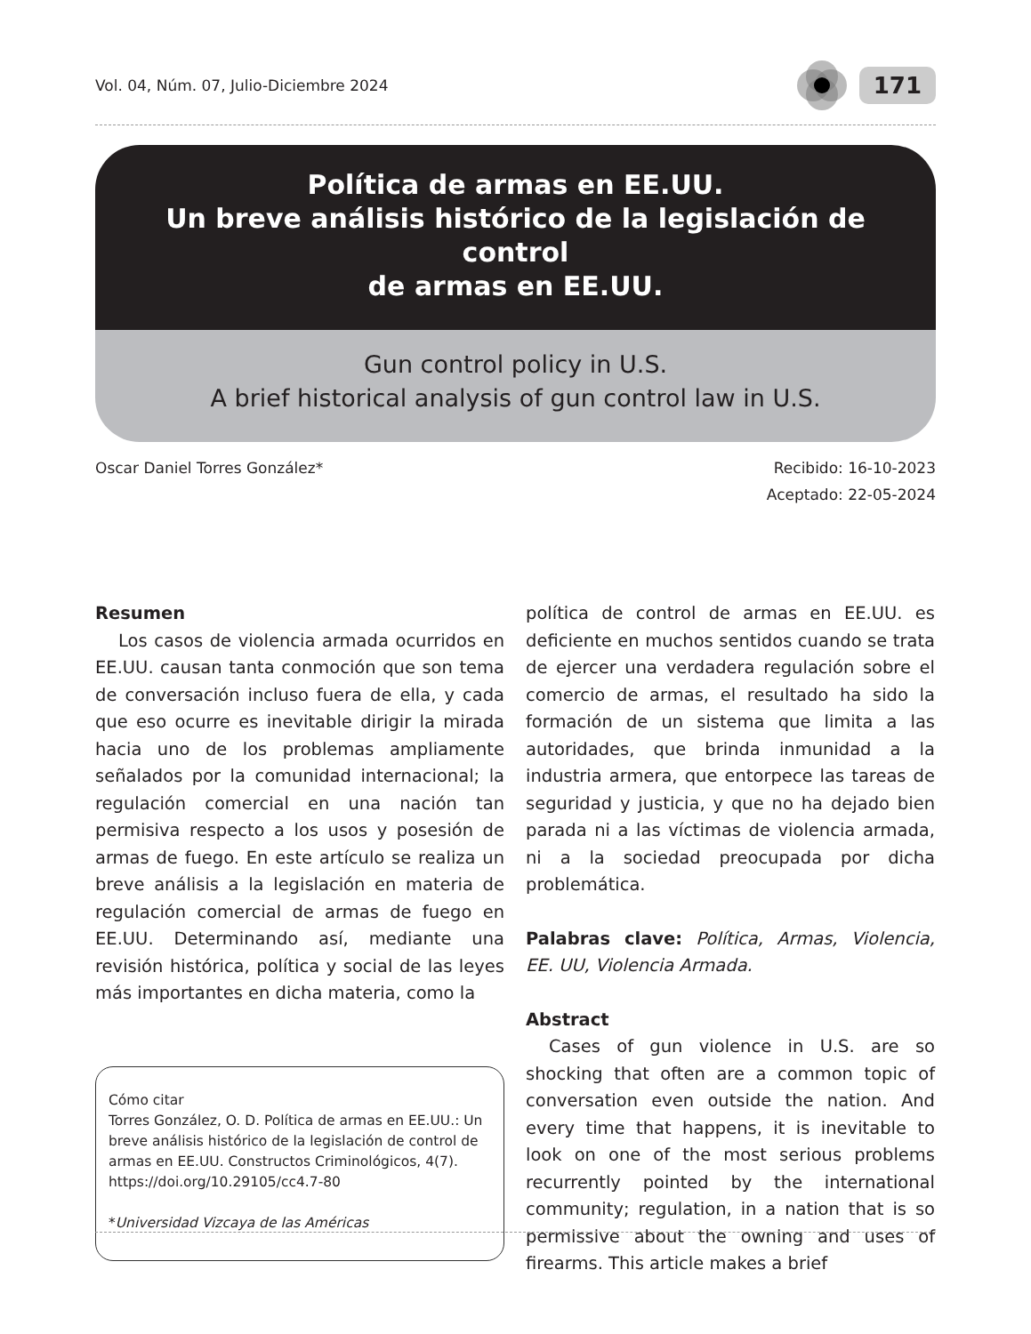Vol. 04, Núm. 07, Julio-Diciembre 2024
171
Política de armas en EE.UU.
Un breve análisis histórico de la legislación de control
de armas en EE.UU.
Gun control policy in U.S.
A brief historical analysis of gun control law in U.S.
Oscar Daniel Torres González* Recibido: 16-10-2023
Aceptado: 22-05-2024
Resumen
Los casos de violencia armada ocurridos en EE.UU. causan tanta conmoción que son tema de conversación incluso fuera de ella, y cada que eso ocurre es inevitable dirigir la mirada hacia uno de los problemas ampliamente señalados por la comunidad internacional; la regulación comercial en una nación tan permisiva respecto a los usos y posesión de armas de fuego. En este artículo se realiza un breve análisis a la legislación en materia de regulación comercial de armas de fuego en EE.UU. Determinando así, mediante una revisión histórica, política y social de las leyes más importantes en dicha materia, como la
Cómo citar
Torres González, O. D. Política de armas en EE.UU.: Un breve análisis histórico de la legislación de control de armas en EE.UU. Constructos Criminológicos, 4(7). https://doi.org/10.29105/cc4.7-80
*Universidad Vizcaya de las Américas
política de control de armas en EE.UU. es deficiente en muchos sentidos cuando se trata de ejercer una verdadera regulación sobre el comercio de armas, el resultado ha sido la formación de un sistema que limita a las autoridades, que brinda inmunidad a la industria armera, que entorpece las tareas de seguridad y justicia, y que no ha dejado bien parada ni a las víctimas de violencia armada, ni a la sociedad preocupada por dicha problemática.
Palabras clave: Política, Armas, Violencia, EE. UU, Violencia Armada.
Abstract
Cases of gun violence in U.S. are so shocking that often are a common topic of conversation even outside the nation. And every time that happens, it is inevitable to look on one of the most serious problems recurrently pointed by the international community; regulation, in a nation that is so permissive about the owning and uses of firearms. This article makes a brief